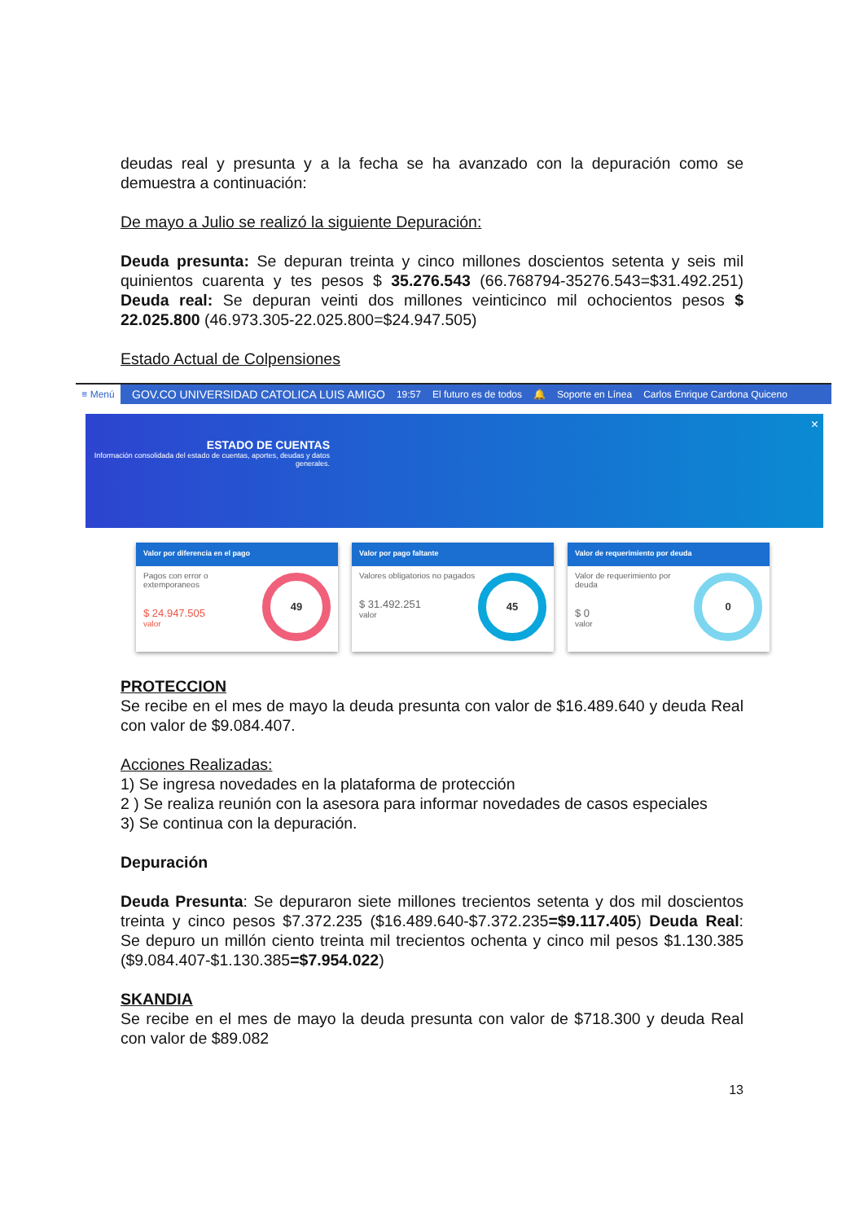deudas real y presunta y a la fecha se ha avanzado con la depuración como se demuestra a continuación:
De mayo a Julio se realizó la siguiente Depuración:
Deuda presunta: Se depuran treinta y cinco millones doscientos setenta y seis mil quinientos cuarenta y tes pesos $ 35.276.543 (66.768794-35276.543=$31.492.251) Deuda real: Se depuran veinti dos millones veinticinco mil ochocientos pesos $ 22.025.800 (46.973.305-22.025.800=$24.947.505)
Estado Actual de Colpensiones
≡ Menú GOV.CO UNIVERSIDAD CATOLICA LUIS AMIGO 19:57 El futuro es de todos 🔔 Soporte en Línea Carlos Enrique Cardona Quiceno
ESTADO DE CUENTAS
Información consolidada del estado de cuentas, aportes, deudas y datos generales.
×
Valor por diferencia en el pago
49
Pagos con error o extemporaneos
$ 24.947.505
valor
Valor por pago faltante
45
Valores obligatorios no pagados
$ 31.492.251
valor
Valor de requerimiento por deuda
0
Valor de requerimiento por deuda
$ 0
valor
PROTECCION
Se recibe en el mes de mayo la deuda presunta con valor de $16.489.640 y deuda Real con valor de $9.084.407.
Acciones Realizadas:
1) Se ingresa novedades en la plataforma de protección
2 ) Se realiza reunión con la asesora para informar novedades de casos especiales
3) Se continua con la depuración.
Depuración
Deuda Presunta: Se depuraron siete millones trecientos setenta y dos mil doscientos treinta y cinco pesos $7.372.235 ($16.489.640-$7.372.235=$9.117.405) Deuda Real: Se depuro un millón ciento treinta mil trecientos ochenta y cinco mil pesos $1.130.385 ($9.084.407-$1.130.385=$7.954.022)
SKANDIA
Se recibe en el mes de mayo la deuda presunta con valor de $718.300 y deuda Real con valor de $89.082
13